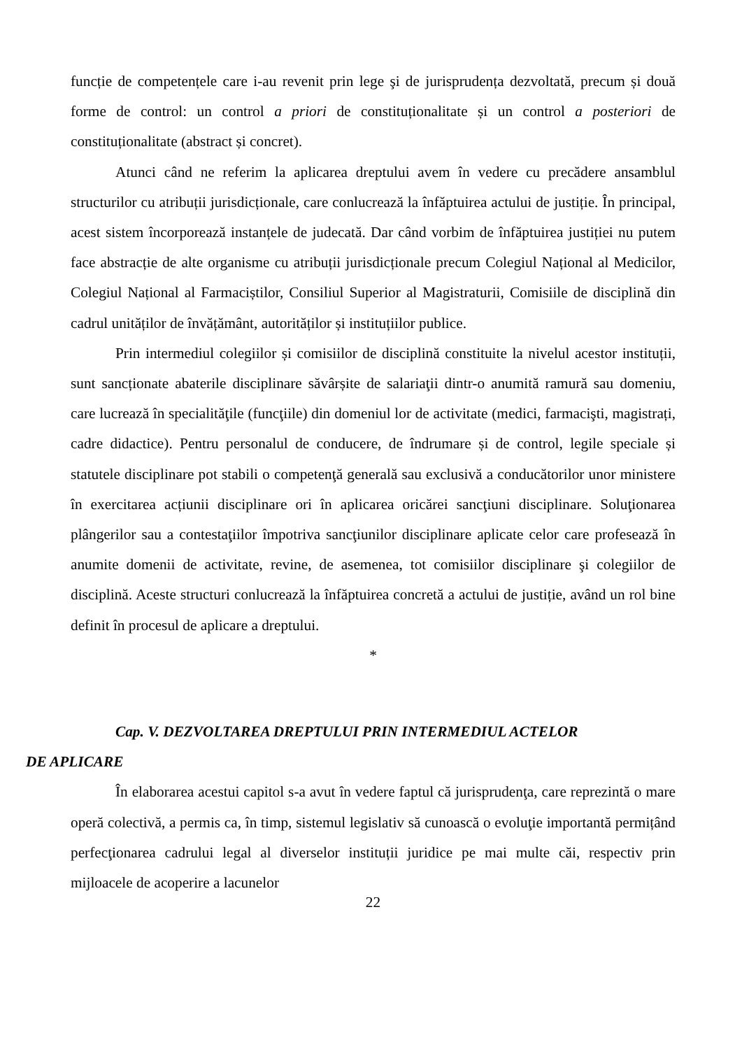funcție de competențele care i-au revenit prin lege şi de jurisprudența dezvoltată, precum și două forme de control: un control a priori de constituționalitate și un control a posteriori de constituționalitate (abstract și concret).
Atunci când ne referim la aplicarea dreptului avem în vedere cu precădere ansamblul structurilor cu atribuții jurisdicționale, care conlucrează la înfăptuirea actului de justiție. În principal, acest sistem încorporează instanțele de judecată. Dar când vorbim de înfăptuirea justiției nu putem face abstracție de alte organisme cu atribuții jurisdicționale precum Colegiul Național al Medicilor, Colegiul Național al Farmaciștilor, Consiliul Superior al Magistraturii, Comisiile de disciplină din cadrul unităților de învățământ, autorităților și instituțiilor publice.
Prin intermediul colegiilor și comisiilor de disciplină constituite la nivelul acestor instituții, sunt sancționate abaterile disciplinare săvârșite de salariaţii dintr-o anumită ramură sau domeniu, care lucrează în specialităţile (funcţiile) din domeniul lor de activitate (medici, farmacişti, magistrați, cadre didactice). Pentru personalul de conducere, de îndrumare și de control, legile speciale și statutele disciplinare pot stabili o competenţă generală sau exclusivă a conducătorilor unor ministere în exercitarea acțiunii disciplinare ori în aplicarea oricărei sancţiuni disciplinare. Soluţionarea plângerilor sau a contestaţiilor împotriva sancţiunilor disciplinare aplicate celor care profesează în anumite domenii de activitate, revine, de asemenea, tot comisiilor disciplinare şi colegiilor de disciplină. Aceste structuri conlucrează la înfăptuirea concretă a actului de justiție, având un rol bine definit în procesul de aplicare a dreptului.
*
Cap. V. DEZVOLTAREA DREPTULUI PRIN INTERMEDIUL ACTELOR
DE APLICARE
În elaborarea acestui capitol s-a avut în vedere faptul că jurisprudenţa, care reprezintă o mare operă colectivă, a permis ca, în timp, sistemul legislativ să cunoască o evoluţie importantă permițând perfecţionarea cadrului legal al diverselor instituții juridice pe mai multe căi, respectiv prin mijloacele de acoperire a lacunelor
22